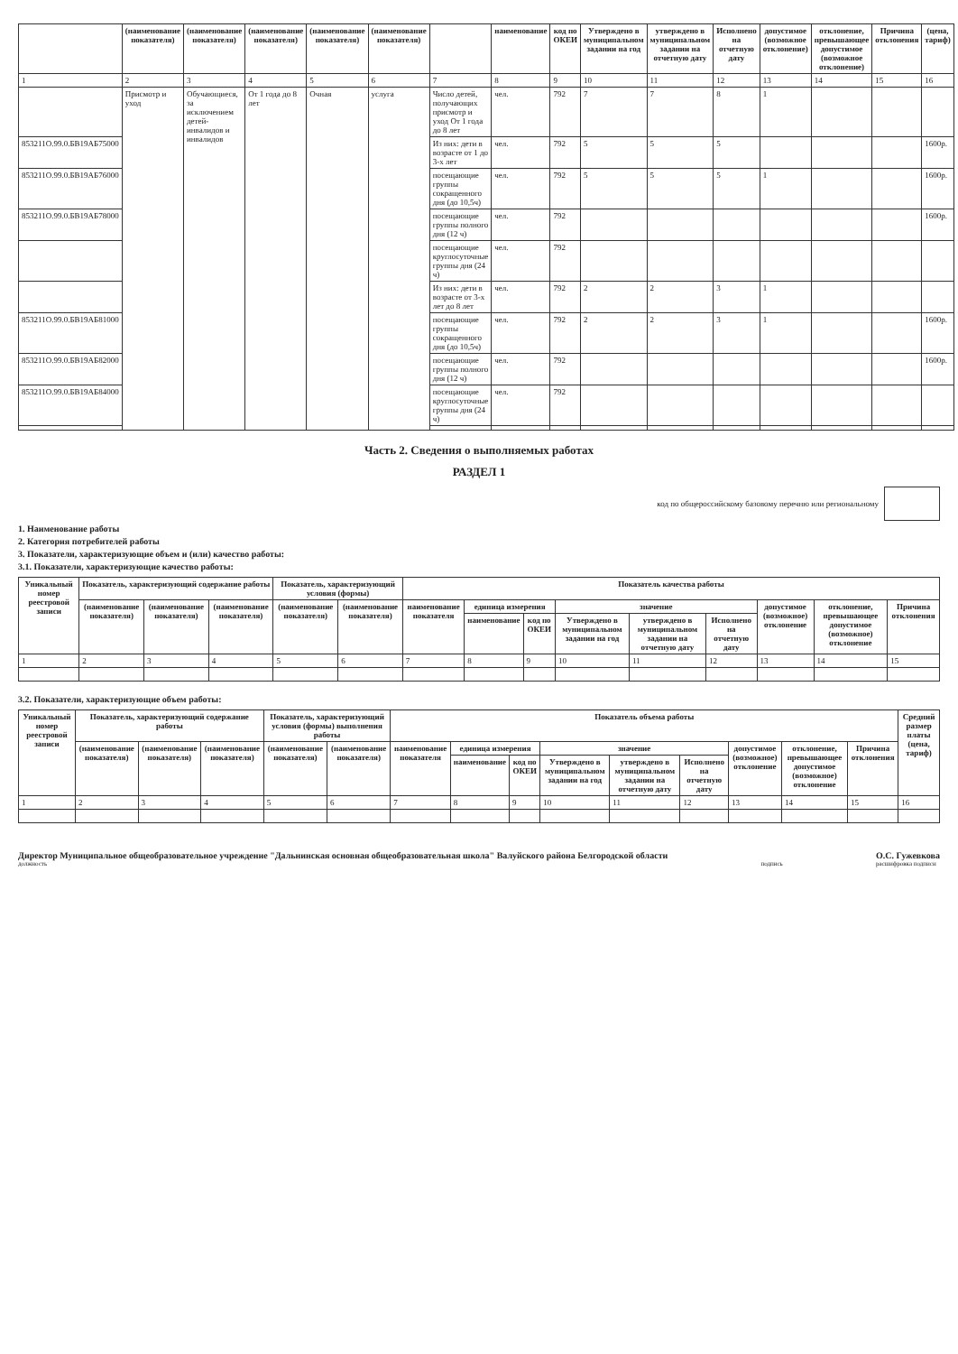| | (наименование показателя) | (наименование показателя) | (наименование показателя) | (наименование показателя) | (наименование показателя) | | наименование | код по ОКЕИ | Утверждено в муниципальном задании на год | утверждено в муниципальном задании на отчетную дату | Исполнено на отчетную дату | допустимое (возможное отклонение) | отклонение, превышающее допустимое (возможное отклонение) | Причина отклонения | (цена, тариф) |
| --- | --- | --- | --- | --- | --- | --- | --- | --- | --- | --- | --- | --- | --- | --- | --- |
| 1 | 2 | 3 | 4 | 5 | 6 | 7 | 8 | 9 | 10 | 11 | 12 | 13 | 14 | 15 | 16 |
| | Присмотр и уход | Обучающиеся, за исключением детей-инвалидов и инвалидов | От 1 года до 8 лет | Очная | услуга | Число детей, получающих присмотр и уход От 1 года до 8 лет | чел. | 792 | 7 | 7 | 8 | 1 | | | |
| 853211О.99.0.БВ19АБ75000 | | | | | | Из них: дети в возрасте от 1 до 3-х лет | чел. | 792 | 5 | 5 | 5 | | | | 1600р. |
| 853211О.99.0.БВ19АБ76000 | | | | | | посещающие группы сокращенного дня (до 10,5ч) | чел. | 792 | 5 | 5 | 5 | 1 | | | 1600р. |
| 853211О.99.0.БВ19АБ78000 | | | | | | посещающие группы полного дня (12 ч) | чел. | 792 | | | | | | | 1600р. |
| | | | | | | посещающие круглосуточные группы дня (24 ч) | чел. | 792 | | | | | | | |
| | | | | | | Из них: дети в возрасте от 3-х лет до 8 лет | чел. | 792 | 2 | 2 | 3 | 1 | | | |
| 853211О.99.0.БВ19АБ81000 | | | | | | посещающие группы сокращенного дня (до 10,5ч) | чел. | 792 | 2 | 2 | 3 | 1 | | | 1600р. |
| 853211О.99.0.БВ19АБ82000 | | | | | | посещающие группы полного дня (12 ч) | чел. | 792 | | | | | | | 1600р. |
| 853211О.99.0.БВ19АБ84000 | | | | | | посещающие круглосуточные группы дня (24 ч) | чел. | 792 | | | | | | | |
Часть 2. Сведения о выполняемых работах
РАЗДЕЛ 1
код по общероссийскому базовому перечню или региональному
1. Наименование работы
2. Категория потребителей работы
3. Показатели, характеризующие объем и (или) качество работы:
3.1. Показатели, характеризующие качество работы:
| Уникальный номер реестровой записи | Показатель, характеризующий содержание работы | | | Показатель, характеризующий условия (формы) | | Показатель качества работы | | | | | | | | |
| --- | --- | --- | --- | --- | --- | --- | --- | --- | --- | --- | --- | --- | --- | --- |
| | (наименование показателя) | (наименование показателя) | (наименование показателя) | (наименование показателя) | (наименование показателя) | наименование показателя | единица измерения | | значение | | | допустимое (возможное) отклонение | отклонение, превышающее допустимое (возможное) отклонение | Причина отклонения |
| | | | | | | | наименование | код по ОКЕИ | Утверждено в муниципальном задании на год | утверждено в муниципальном задании на отчетную дату | Исполнено на отчетную дату | | | |
| 1 | 2 | 3 | 4 | 5 | 6 | 7 | 8 | 9 | 10 | 11 | 12 | 13 | 14 | 15 |
3.2. Показатели, характеризующие объем работы:
| Уникальный номер реестровой записи | Показатель, характеризующий содержание работы | | | Показатель, характеризующий условия (формы) выполнения работы | | Показатель объема работы | | | | | | | | | Средний размер платы (цена, тариф) |
| --- | --- | --- | --- | --- | --- | --- | --- | --- | --- | --- | --- | --- | --- | --- | --- |
| | (наименование показателя) | (наименование показателя) | (наименование показателя) | (наименование показателя) | (наименование показателя) | наименование показателя | единица измерения | | значение | | | допустимое (возможное) отклонение | отклонение, превышающее допустимое (возможное) отклонение | Причина отклонения | |
| | | | | | | | наименование | код по ОКЕИ | Утверждено в муниципальном задании на год | утверждено в муниципальном задании на отчетную дату | Исполнено на отчетную дату | | | | |
| 1 | 2 | 3 | 4 | 5 | 6 | 7 | 8 | 9 | 10 | 11 | 12 | 13 | 14 | 15 | 16 |
Директор Муниципальное общеобразовательное учреждение "Дальнинская основная общеобразовательная школа" Валуйского района Белгородской области
должность
подпись
О.С. Гужевкова
расшифровка подписи